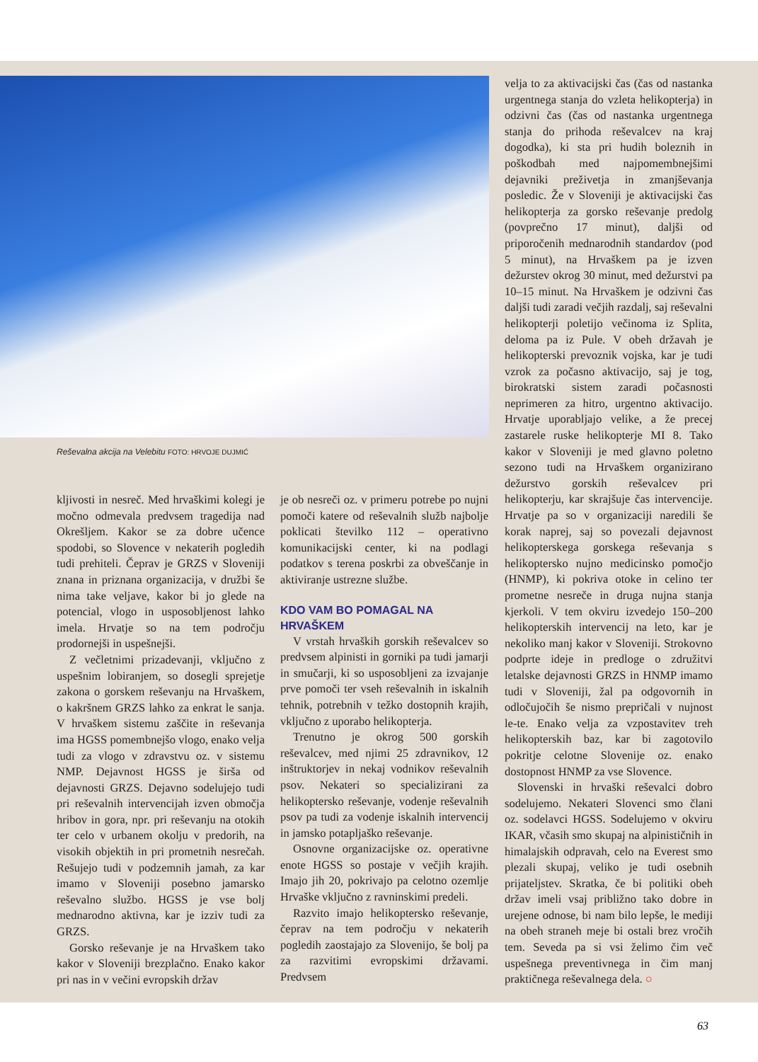Reševalna akcija na Velebitu FOTO: HRVOJE DUJMIĆ
velja to za aktivacijski čas (čas od nastanka urgentnega stanja do vzleta helikopterja) in odzivni čas (čas od nastanka urgentnega stanja do prihoda reševalcev na kraj dogodka), ki sta pri hudih boleznih in poškodbah med najpomembnejšimi dejavniki preživetja in zmanjševanja posledic. Že v Sloveniji je aktivacijski čas helikopterja za gorsko reševanje predolg (povprečno 17 minut), daljši od priporočenih mednarodnih standardov (pod 5 minut), na Hrvaškem pa je izven dežurstev okrog 30 minut, med dežurstvi pa 10–15 minut. Na Hrvaškem je odzivni čas daljši tudi zaradi večjih razdalj, saj reševalni helikopterji poletijo večinoma iz Splita, deloma pa iz Pule. V obeh državah je helikopterski prevoznik vojska, kar je tudi vzrok za počasno aktivacijo, saj je tog, birokratski sistem zaradi počasnosti neprimeren za hitro, urgentno aktivacijo. Hrvatje uporabljajo velike, a že precej zastarele ruske helikopterje MI 8. Tako kakor v Sloveniji je med glavno poletno sezono tudi na Hrvaškem organizirano dežurstvo gorskih reševalcev pri helikopterju, kar skrajšuje čas intervencije. Hrvatje pa so v organizaciji naredili še korak naprej, saj so povezali dejavnost helikopterskega gorskega reševanja s helikoptersko nujno medicinsko pomočjo (HNMP), ki pokriva otoke in celino ter prometne nesreče in druga nujna stanja kjerkoli. V tem okviru izvedejo 150–200 helikopterskih intervencij na leto, kar je nekoliko manj kakor v Sloveniji. Strokovno podprte ideje in predloge o združitvi letalske dejavnosti GRZS in HNMP imamo tudi v Sloveniji, žal pa odgovornih in odločujočih še nismo prepričali v nujnost le-te. Enako velja za vzpostavitev treh helikopterskih baz, kar bi zagotovilo pokritje celotne Slovenije oz. enako dostopnost HNMP za vse Slovence.
Slovenski in hrvaški reševalci dobro sodelujemo. Nekateri Slovenci smo člani oz. sodelavci HGSS. Sodelujemo v okviru IKAR, včasih smo skupaj na alpinističnih in himalajskih odpravah, celo na Everest smo plezali skupaj, veliko je tudi osebnih prijateljstev. Skratka, če bi politiki obeh držav imeli vsaj približno tako dobre in urejene odnose, bi nam bilo lepše, le mediji na obeh straneh meje bi ostali brez vročih tem. Seveda pa si vsi želimo čim več uspešnega preventivnega in čim manj praktičnega reševalnega dela. ○
kljivosti in nesreč. Med hrvaškimi kolegi je močno odmevala predvsem tragedija nad Okrešljem. Kakor se za dobre učence spodobi, so Slovence v nekaterih pogledih tudi prehiteli. Čeprav je GRZS v Sloveniji znana in priznana organizacija, v družbi še nima take veljave, kakor bi jo glede na potencial, vlogo in usposobljenost lahko imela. Hrvatje so na tem področju prodornejši in uspešnejši.
Z večletnimi prizadevanji, vključno z uspešnim lobiranjem, so dosegli sprejetje zakona o gorskem reševanju na Hrvaškem, o kakršnem GRZS lahko za enkrat le sanja. V hrvaškem sistemu zaščite in reševanja ima HGSS pomembnejšo vlogo, enako velja tudi za vlogo v zdravstvu oz. v sistemu NMP. Dejavnost HGSS je širša od dejavnosti GRZS. Dejavno sodelujejo tudi pri reševalnih intervencijah izven območja hribov in gora, npr. pri reševanju na otokih ter celo v urbanem okolju v predorih, na visokih objektih in pri prometnih nesrečah. Rešujejo tudi v podzemnih jamah, za kar imamo v Sloveniji posebno jamarsko reševalno službo. HGSS je vse bolj mednarodno aktivna, kar je izziv tudi za GRZS.
Gorsko reševanje je na Hrvaškem tako kakor v Sloveniji brezplačno. Enako kakor pri nas in v večini evropskih držav
je ob nesreči oz. v primeru potrebe po nujni pomoči katere od reševalnih služb najbolje poklicati številko 112 – operativno komunikacijski center, ki na podlagi podatkov s terena poskrbi za obveščanje in aktiviranje ustrezne službe.
KDO VAM BO POMAGAL NA HRVAŠKEM
V vrstah hrvaških gorskih reševalcev so predvsem alpinisti in gorniki pa tudi jamarji in smučarji, ki so usposobljeni za izvajanje prve pomoči ter vseh reševalnih in iskalnih tehnik, potrebnih v težko dostopnih krajih, vključno z uporabo helikopterja.
Trenutno je okrog 500 gorskih reševalcev, med njimi 25 zdravnikov, 12 inštruktorjev in nekaj vodnikov reševalnih psov. Nekateri so specializirani za helikoptersko reševanje, vodenje reševalnih psov pa tudi za vodenje iskalnih intervencij in jamsko potapljaško reševanje.
Osnovne organizacijske oz. operativne enote HGSS so postaje v večjih krajih. Imajo jih 20, pokrivajo pa celotno ozemlje Hrvaške vključno z ravninskimi predeli.
Razvito imajo helikoptersko reševanje, čeprav na tem področju v nekaterih pogledih zaostajajo za Slovenijo, še bolj pa za razvitimi evropskimi državami. Predvsem
63